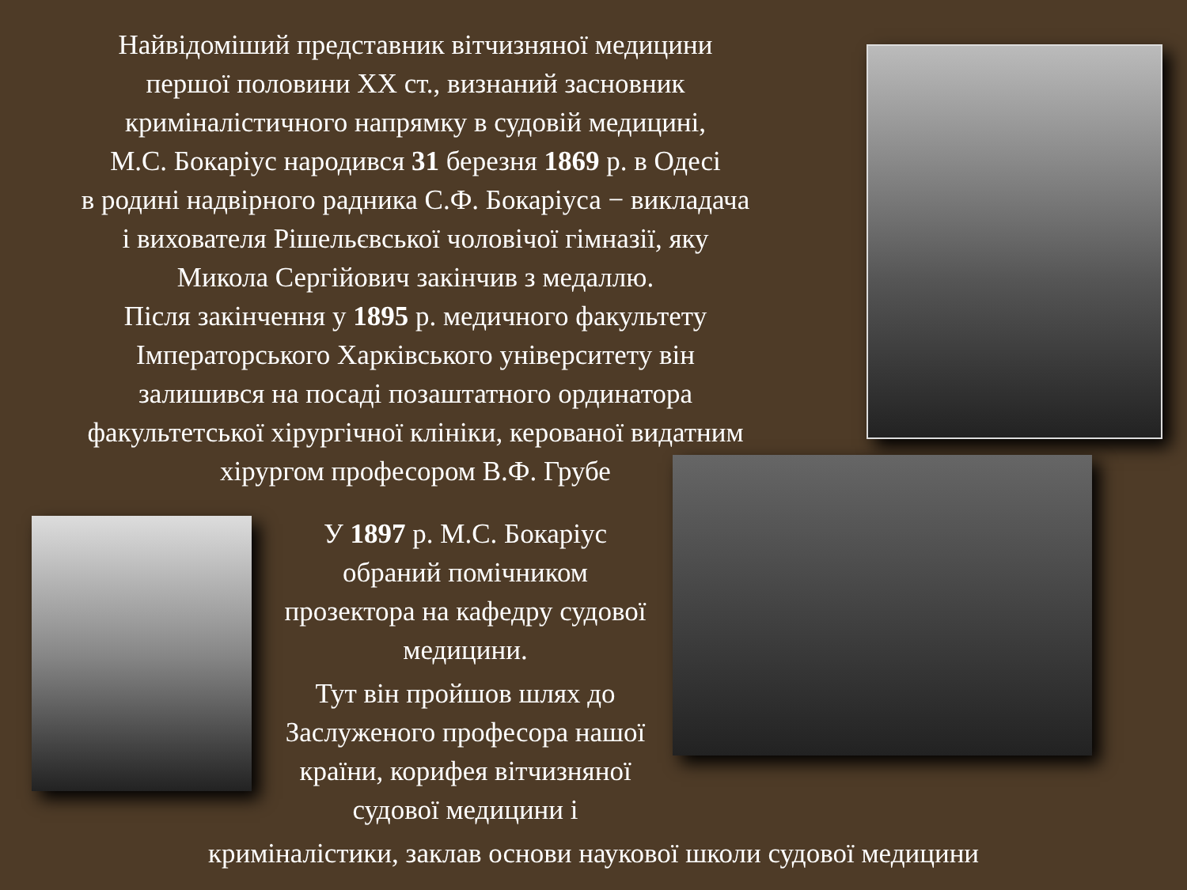Найвідоміший представник вітчизняної медицини
першої половини ХХ ст., визнаний засновник
криміналістичного напрямку в судовій медицині,
М.С. Бокаріус народився 31 березня 1869 р. в Одесі
в родині надвірного радника С.Ф. Бокаріуса − викладача
і вихователя Рішельєвської чоловічої гімназії, яку
Микола Сергійович закінчив з медаллю.
Після закінчення у 1895 р. медичного факультету
Імператорського Харківського університету він
залишився на посаді позаштатного ординатора
факультетської хірургічної клініки, керованої видатним
хірургом професором В.Ф. Грубе
У 1897 р. М.С. Бокаріус обраний помічником прозектора на кафедру судової медицини.
Тут він пройшов шлях до Заслуженого професора нашої країни, корифея вітчизняної судової медицини і
криміналістики, заклав основи наукової школи судової медицини